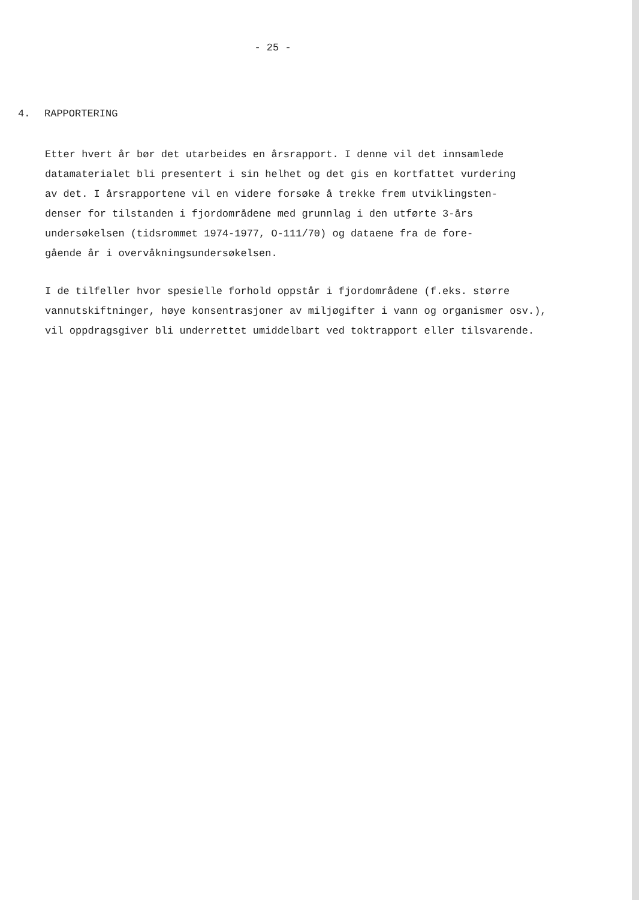- 25 -
4. RAPPORTERING
Etter hvert år bør det utarbeides en årsrapport. I denne vil det innsamlede
datamaterialet bli presentert i sin helhet og det gis en kortfattet vurdering
av det. I årsrapportene vil en videre forsøke å trekke frem utviklingsten-
denser for tilstanden i fjordområdene med grunnlag i den utførte 3-års
undersøkelsen (tidsrommet 1974-1977, O-111/70) og dataene fra de fore-
gående år i overvåkningsundersøkelsen.
I de tilfeller hvor spesielle forhold oppstår i fjordområdene (f.eks. større
vannutskiftninger, høye konsentrasjoner av miljøgifter i vann og organismer osv.),
vil oppdragsgiver bli underrettet umiddelbart ved toktrapport eller tilsvarende.